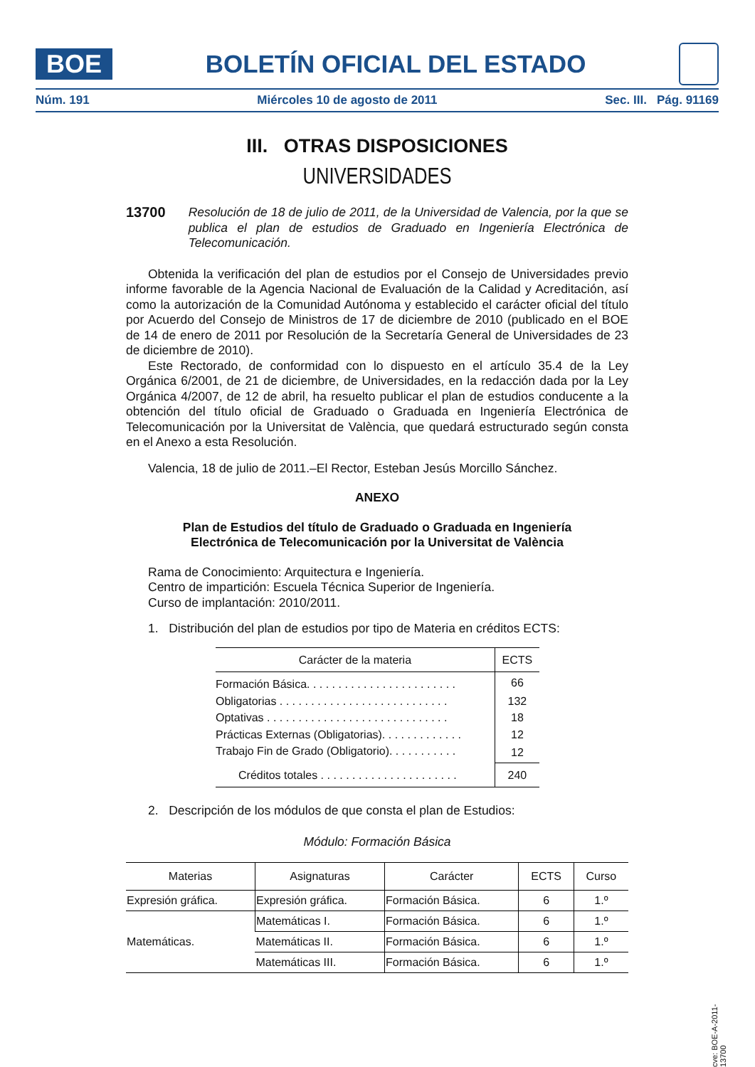BOE
BOLETÍN OFICIAL DEL ESTADO
Núm. 191 Miércoles 10 de agosto de 2011 Sec. III. Pág. 91169
III. OTRAS DISPOSICIONES
UNIVERSIDADES
13700 Resolución de 18 de julio de 2011, de la Universidad de Valencia, por la que se publica el plan de estudios de Graduado en Ingeniería Electrónica de Telecomunicación.
Obtenida la verificación del plan de estudios por el Consejo de Universidades previo informe favorable de la Agencia Nacional de Evaluación de la Calidad y Acreditación, así como la autorización de la Comunidad Autónoma y establecido el carácter oficial del título por Acuerdo del Consejo de Ministros de 17 de diciembre de 2010 (publicado en el BOE de 14 de enero de 2011 por Resolución de la Secretaría General de Universidades de 23 de diciembre de 2010).
Este Rectorado, de conformidad con lo dispuesto en el artículo 35.4 de la Ley Orgánica 6/2001, de 21 de diciembre, de Universidades, en la redacción dada por la Ley Orgánica 4/2007, de 12 de abril, ha resuelto publicar el plan de estudios conducente a la obtención del título oficial de Graduado o Graduada en Ingeniería Electrónica de Telecomunicación por la Universitat de València, que quedará estructurado según consta en el Anexo a esta Resolución.
Valencia, 18 de julio de 2011.–El Rector, Esteban Jesús Morcillo Sánchez.
ANEXO
Plan de Estudios del título de Graduado o Graduada en Ingeniería
Electrónica de Telecomunicación por la Universitat de València
Rama de Conocimiento: Arquitectura e Ingeniería.
Centro de impartición: Escuela Técnica Superior de Ingeniería.
Curso de implantación: 2010/2011.
1. Distribución del plan de estudios por tipo de Materia en créditos ECTS:
| Carácter de la materia | ECTS |
| --- | --- |
| Formación Básica. . . . . . . . . . . . . . . . . . . . . . . . | 66 |
| Obligatorias . . . . . . . . . . . . . . . . . . . . . . . . . . . | 132 |
| Optativas . . . . . . . . . . . . . . . . . . . . . . . . . . . . . | 18 |
| Prácticas Externas (Obligatorias). . . . . . . . . . . . . | 12 |
| Trabajo Fin de Grado (Obligatorio). . . . . . . . . . . | 12 |
| Créditos totales . . . . . . . . . . . . . . . . . . . . . . | 240 |
2. Descripción de los módulos de que consta el plan de Estudios:
Módulo: Formación Básica
| Materias | Asignaturas | Carácter | ECTS | Curso |
| --- | --- | --- | --- | --- |
| Expresión gráfica. | Expresión gráfica. | Formación Básica. | 6 | 1.º |
| Matemáticas. | Matemáticas I. | Formación Básica. | 6 | 1.º |
| | Matemáticas II. | Formación Básica. | 6 | 1.º |
| | Matemáticas III. | Formación Básica. | 6 | 1.º |
cve: BOE-A-2011-13700